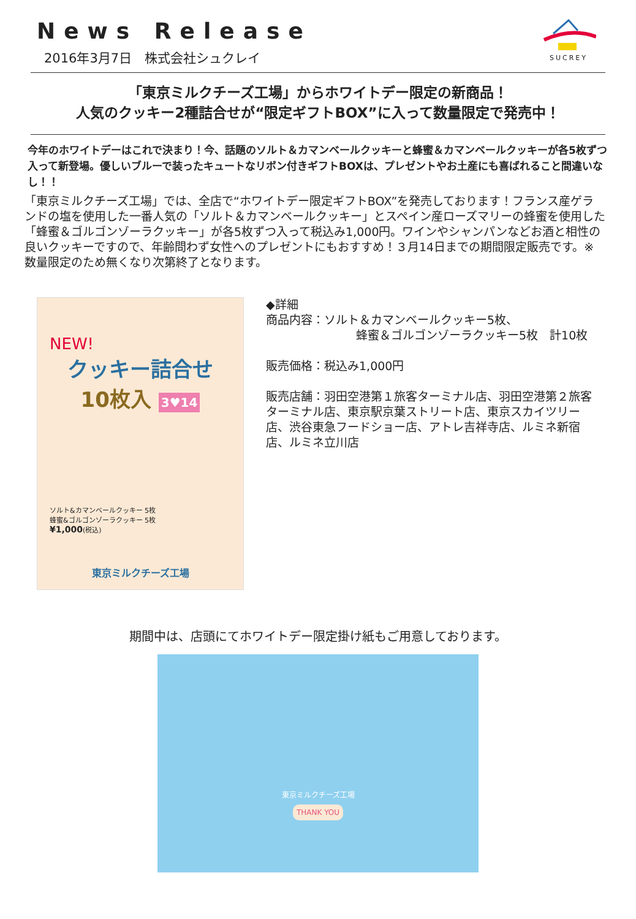News Release
2016年3月7日　株式会社シュクレイ
SUCREY
「東京ミルクチーズ工場」からホワイトデー限定の新商品！
人気のクッキー2種詰合せが“限定ギフトBOX”に入って数量限定で発売中！
今年のホワイトデーはこれで決まり！今、話題のソルト＆カマンベールクッキーと蜂蜜＆カマンベールクッキーが各5枚ずつ入って新登場。優しいブルーで装ったキュートなリボン付きギフトBOXは、プレゼントやお土産にも喜ばれること間違いなし！！
「東京ミルクチーズ工場」では、全店で“ホワイトデー限定ギフトBOX”を発売しております！フランス産ゲランドの塩を使用した一番人気の「ソルト＆カマンベールクッキー」とスペイン産ローズマリーの蜂蜜を使用した「蜂蜜＆ゴルゴンゾーラクッキー」が各5枚ずつ入って税込み1,000円。ワインやシャンパンなどお酒と相性の良いクッキーですので、年齢問わず女性へのプレゼントにもおすすめ！３月14日までの期間限定販売です。※数量限定のため無くなり次第終了となります。
NEW!
クッキー詰合せ
10枚入 3♥14
ソルト&カマンベールクッキー 5枚
蜂蜜&ゴルゴンゾーラクッキー 5枚
¥1,000(税込)
東京ミルクチーズ工場
◆詳細
商品内容：ソルト＆カマンベールクッキー5枚、
蜂蜜＆ゴルゴンゾーラクッキー5枚　計10枚
販売価格：税込み1,000円
販売店舗：羽田空港第１旅客ターミナル店、羽田空港第２旅客ターミナル店、東京駅京葉ストリート店、東京スカイツリー店、渋谷東急フードショー店、アトレ吉祥寺店、ルミネ新宿店、ルミネ立川店
期間中は、店頭にてホワイトデー限定掛け紙もご用意しております。
東京ミルクチーズ工場
THANK YOU